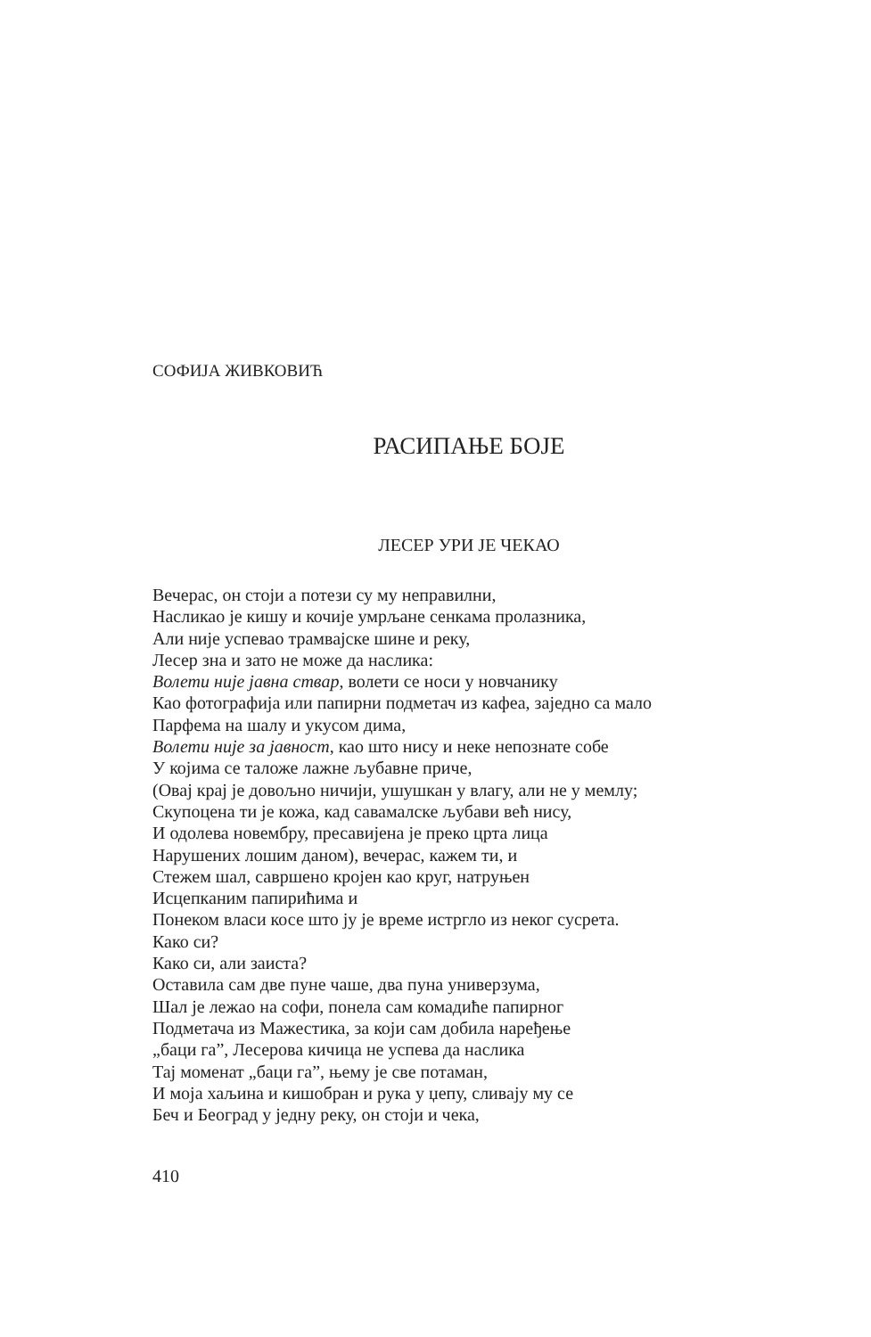СОФИЈА ЖИВКОВИЋ
РАСИПАЊЕ БОЈЕ
ЛЕСЕР УРИ ЈЕ ЧЕКАО
Вечерас, он стоји а потези су му неправилни,
Насликао је кишу и кочије умрљане сенкама пролазника,
Али није успевао трамвајске шине и реку,
Лесер зна и зато не може да наслика:
Волети није јавна ствар, волети се носи у новчанику
Као фотографија или папирни подметач из кафеа, заједно са мало
Парфема на шалу и укусом дима,
Волети није за јавност, као што нису и неке непознате собе
У којима се таложе лажне љубавне приче,
(Овај крај је довољно ничији, ушушкан у влагу, али не у мемлу;
Скупоцена ти је кожа, кад савамалске љубави већ нису,
И одолева новембру, пресавијена је преко црта лица
Нарушених лошим даном), вечерас, кажем ти, и
Стежем шал, савршено кројен као круг, натруњен
Исцепканим папирићима и
Понеком власи косе што ју је време истргло из неког сусрета.
Како си?
Како си, али заиста?
Оставила сам две пуне чаше, два пуна универзума,
Шал је лежао на софи, понела сам комадиће папирног
Подметача из Мажестика, за који сам добила наређење
„баци га”, Лесерова кичица не успева да наслика
Тај моменат „баци га”, њему је све потаман,
И моја хаљина и кишобран и рука у џепу, сливају му се
Беч и Београд у једну реку, он стоји и чека,
410